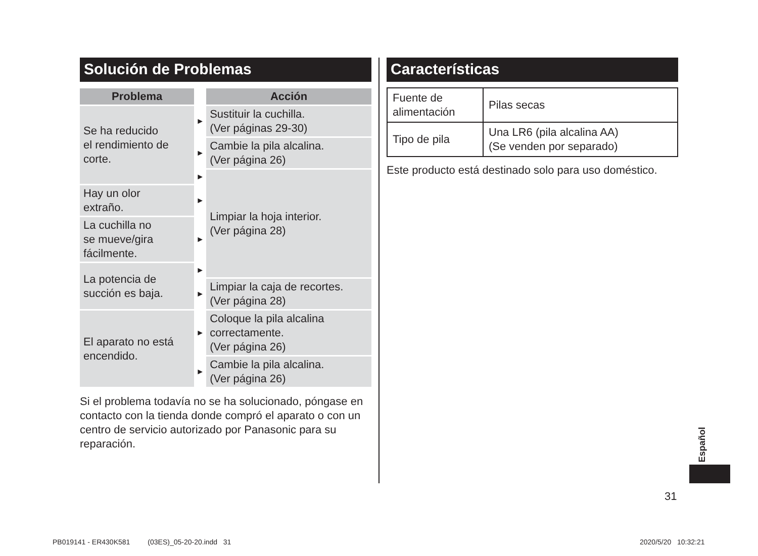Solución de Problemas
| Problema | | Acción |
| Se ha reducido el rendimiento de corte. | ► | Sustituir la cuchilla. (Ver páginas 29-30) |
| | ► | Cambie la pila alcalina. (Ver página 26) |
| | ► | Limpiar la hoja interior. (Ver página 28) |
| Hay un olor extraño. | ► | |
| La cuchilla no se mueve/gira fácilmente. | ► | |
| La potencia de succión es baja. | ► | |
| | ► | Limpiar la caja de recortes. (Ver página 28) |
| El aparato no está encendido. | ► | Coloque la pila alcalina correctamente. (Ver página 26) |
| | ► | Cambie la pila alcalina. (Ver página 26) |
Si el problema todavía no se ha solucionado, póngase en contacto con la tienda donde compró el aparato o con un centro de servicio autorizado por Panasonic para su reparación.
Características
| Fuente de alimentación | Pilas secas |
| Tipo de pila | Una LR6 (pila alcalina AA) (Se venden por separado) |
Este producto está destinado solo para uso doméstico.
Español
31
PB019141 - ER430K581 (03ES)_05-20-20.indd 31
2020/5/20 10:32:21